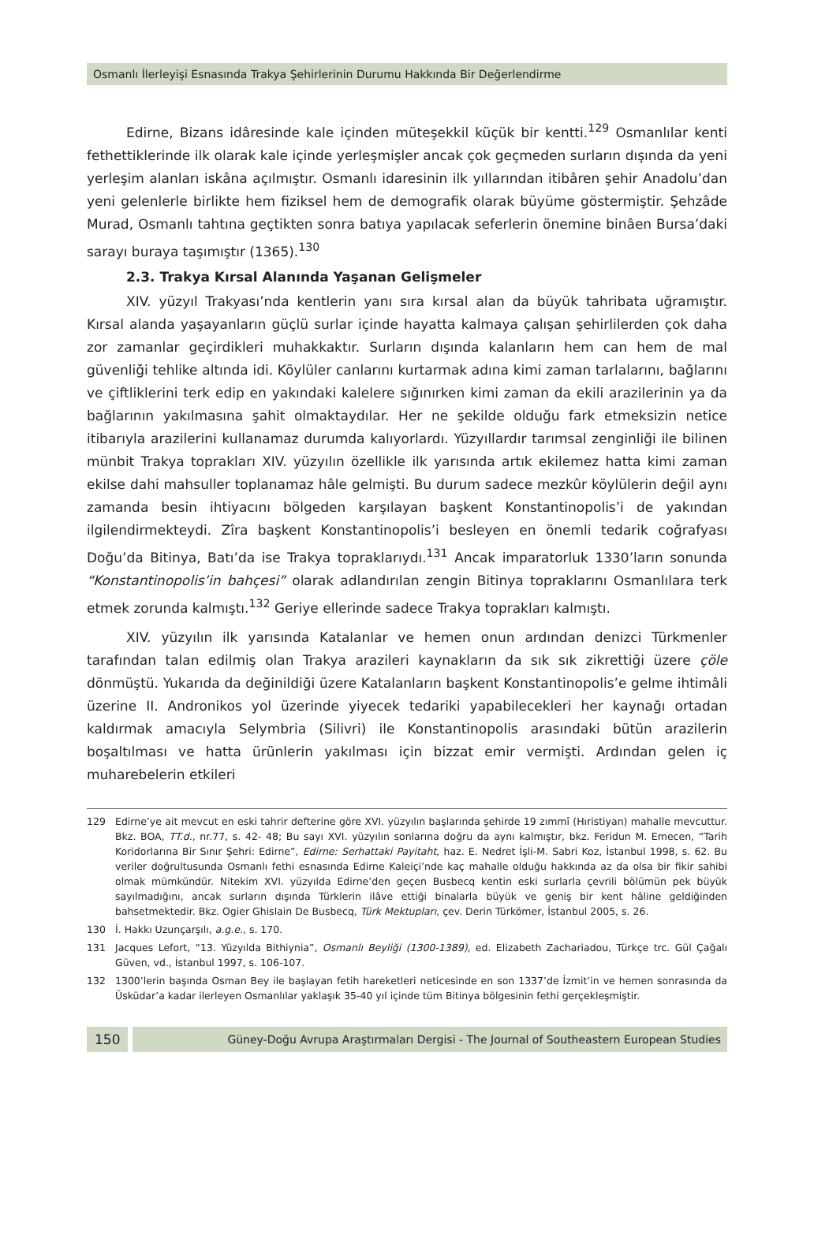Osmanlı İlerleyişi Esnasında Trakya Şehirlerinin Durumu Hakkında Bir Değerlendirme
Edirne, Bizans idâresinde kale içinden müteşekkil küçük bir kentti.<sup>129</sup> Osmanlılar kenti fethettiklerinde ilk olarak kale içinde yerleşmişler ancak çok geçmeden surların dışında da yeni yerleşim alanları iskâna açılmıştır. Osmanlı idaresinin ilk yıllarından itibâren şehir Anadolu’dan yeni gelenlerle birlikte hem fiziksel hem de demografik olarak büyüme göstermiştir. Şehzâde Murad, Osmanlı tahtına geçtikten sonra batıya yapılacak seferlerin önemine binâen Bursa’daki sarayı buraya taşımıştır (1365).<sup>130</sup>
2.3. Trakya Kırsal Alanında Yaşanan Gelişmeler
XIV. yüzyıl Trakyası’nda kentlerin yanı sıra kırsal alan da büyük tahribata uğramıştır. Kırsal alanda yaşayanların güçlü surlar içinde hayatta kalmaya çalışan şehirlilerden çok daha zor zamanlar geçirdikleri muhakkaktır. Surların dışında kalanların hem can hem de mal güvenliği tehlike altında idi. Köylüler canlarını kurtarmak adına kimi zaman tarlalarını, bağlarını ve çiftliklerini terk edip en yakındaki kalelere sığınırken kimi zaman da ekili arazilerinin ya da bağlarının yakılmasına şahit olmaktaydılar. Her ne şekilde olduğu fark etmeksizin netice itibarıyla arazilerini kullanamaz durumda kalıyorlardı. Yüzyıllardır tarımsal zenginliği ile bilinen münbit Trakya toprakları XIV. yüzyılın özellikle ilk yarısında artık ekilemez hatta kimi zaman ekilse dahi mahsuller toplanamaz hâle gelmişti. Bu durum sadece mezkûr köylülerin değil aynı zamanda besin ihtiyacını bölgeden karşılayan başkent Konstantinopolis’i de yakından ilgilendirmekteydi. Zîra başkent Konstantinopolis’i besleyen en önemli tedarik coğrafyası Doğu’da Bitinya, Batı’da ise Trakya topraklarıydı.<sup>131</sup> Ancak imparatorluk 1330’ların sonunda “Konstantinopolis’in bahçesi” olarak adlandırılan zengin Bitinya topraklarını Osmanlılara terk etmek zorunda kalmıştı.<sup>132</sup> Geriye ellerinde sadece Trakya toprakları kalmıştı.
XIV. yüzyılın ilk yarısında Katalanlar ve hemen onun ardından denizci Türkmenler tarafından talan edilmiş olan Trakya arazileri kaynakların da sık sık zikrettiği üzere çöle dönmüştü. Yukarıda da değinildiği üzere Katalanların başkent Konstantinopolis’e gelme ihtimâli üzerine II. Andronikos yol üzerinde yiyecek tedariki yapabilecekleri her kaynağı ortadan kaldırmak amacıyla Selymbria (Silivri) ile Konstantinopolis arasındaki bütün arazilerin boşaltılması ve hatta ürünlerin yakılması için bizzat emir vermişti. Ardından gelen iç muharebelerin etkileri
129 Edirne’ye ait mevcut en eski tahrir defterine göre XVI. yüzyılın başlarında şehirde 19 zımmî (Hıristiyan) mahalle mevcuttur. Bkz. BOA, TT.d., nr.77, s. 42- 48; Bu sayı XVI. yüzyılın sonlarına doğru da aynı kalmıştır, bkz. Feridun M. Emecen, “Tarih Koridorlarına Bir Sınır Şehri: Edirne”, Edirne: Serhattaki Payitaht, haz. E. Nedret İşli-M. Sabri Koz, İstanbul 1998, s. 62. Bu veriler doğrultusunda Osmanlı fethi esnasında Edirne Kaleiçi’nde kaç mahalle olduğu hakkında az da olsa bir fikir sahibi olmak mümkündür. Nitekim XVI. yüzyılda Edirne’den geçen Busbecq kentin eski surlarla çevrili bölümün pek büyük sayılmadığını, ancak surların dışında Türklerin ilâve ettiği binalarla büyük ve geniş bir kent hâline geldiğinden bahsetmektedir. Bkz. Ogier Ghislain De Busbecq, Türk Mektupları, çev. Derin Türkömer, İstanbul 2005, s. 26.
130 İ. Hakkı Uzunçarşılı, a.g.e., s. 170.
131 Jacques Lefort, “13. Yüzyılda Bithiynia”, Osmanlı Beyliği (1300-1389), ed. Elizabeth Zachariadou, Türkçe trc. Gül Çağalı Güven, vd., İstanbul 1997, s. 106-107.
132 1300’lerin başında Osman Bey ile başlayan fetih hareketleri neticesinde en son 1337’de İzmit’in ve hemen sonrasında da Üsküdar’a kadar ilerleyen Osmanlılar yaklaşık 35-40 yıl içinde tüm Bitinya bölgesinin fethi gerçekleşmiştir.
150 Güney-Doğu Avrupa Araştırmaları Dergisi - The Journal of Southeastern European Studies